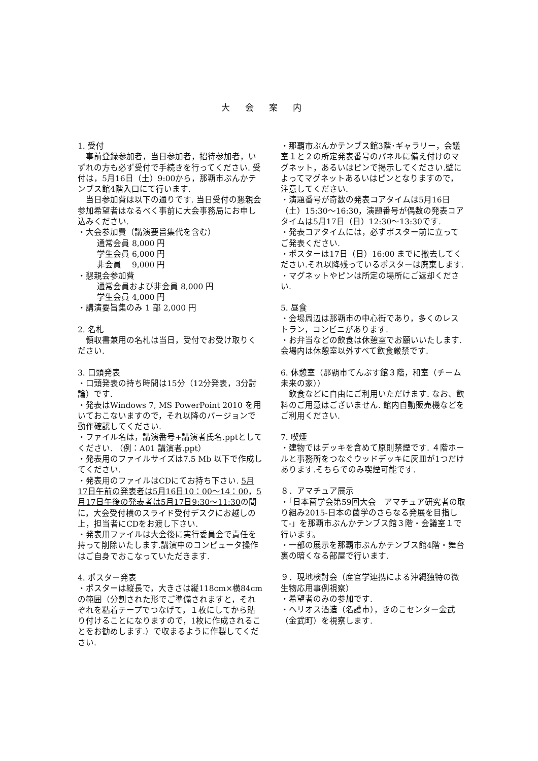大会案内
1. 受付
　事前登録参加者，当日参加者，招待参加者，いずれの方も必ず受付で手続きを行ってください. 受付は，5月16日（土）9:00から，那覇市ぶんかテンブス館4階入口にて行います.
　当日参加費は以下の通りです. 当日受付の懇親会参加希望者はなるべく事前に大会事務局にお申し込みください.
・大会参加費（講演要旨集代を含む）
通常会員 8,000 円
学生会員 6,000 円
非会員　 9,000 円
・懇親会参加費
通常会員および非会員 8,000 円
学生会員 4,000 円
・講演要旨集のみ 1 部 2,000 円
2. 名札
　領収書兼用の名札は当日，受付でお受け取りください.
3. 口頭発表
・口頭発表の持ち時間は15分（12分発表，3分討論）です.
・発表はWindows 7, MS PowerPoint 2010 を用いておこないますので，それ以降のバージョンで動作確認してください.
・ファイル名は，講演番号+講演者氏名.pptとしてください. （例：A01 講演者.ppt）
・発表用のファイルサイズは7.5 Mb 以下で作成してください.
・発表用のファイルはCDにてお持ち下さい. 5月17日午前の発表者は5月16日10：00〜14：00，5月17日午後の発表者は5月17日9:30〜11:30の間に，大会受付横のスライド受付デスクにお越しの上，担当者にCDをお渡し下さい.
・発表用ファイルは大会後に実行委員会で責任を持って削除いたします.講演中のコンピュータ操作はご自身でおこなっていただきます.
4. ポスター発表
・ポスターは縦長で，大きさは縦118cm×横84cmの範囲（分割された形でご準備されますと，それぞれを粘着テープでつなげて，１枚にしてから貼り付けることになりますので，1枚に作成されることをお勧めします.）で収まるように作製してください.
・那覇市ぶんかテンブス館3階･ギャラリー，会議室１と２の所定発表番号のパネルに備え付けのマグネット，あるいはピンで掲示してください.壁によってマグネットあるいはピンとなりますので，注意してください.
・演題番号が奇数の発表コアタイムは5月16日（土）15:30〜16:30，演題番号が偶数の発表コアタイムは5月17日（日）12:30〜13:30です.
・発表コアタイムには，必ずポスター前に立ってご発表ください.
・ポスターは17日（日）16:00 までに撤去してください.それ以降残っているポスターは廃棄します.
・マグネットやピンは所定の場所にご返却ください.
5. 昼食
・会場周辺は那覇市の中心街であり，多くのレストラン，コンビニがあります.
・お弁当などの飲食は休憩室でお願いいたします. 会場内は休憩室以外すべて飲食厳禁です.
6. 休憩室（那覇市てんぶす館３階，和室（チーム未来の家））
　飲食などに自由にご利用いただけます. なお、飲料のご用意はございません. 館内自動販売機などをご利用ください.
7. 喫煙
・建物ではデッキを含めて原則禁煙です. ４階ホールと事務所をつなぐウッドデッキに灰皿が1つだけあります.そちらでのみ喫煙可能です.
８．アマチュア展示
・「日本菌学会第59回大会　アマチュア研究者の取り組み2015-日本の菌学のさらなる発展を目指して-」を那覇市ぶんかテンブス館３階・会議室１で行います。
・一部の展示を那覇市ぶんかテンブス館4階・舞台裏の暗くなる部屋で行います.
９．現地検討会（産官学連携による沖縄独特の微生物応用事例視察）
・希望者のみの参加です.
・ヘリオス酒造（名護市），きのこセンター金武（金武町）を視察します.